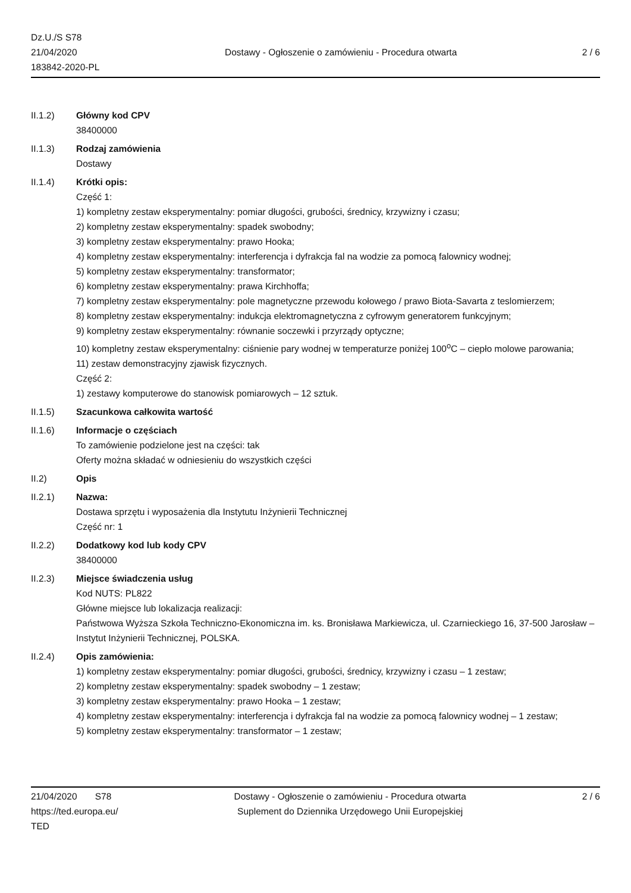Dz.U./S S78
21/04/2020
183842-2020-PL
Dostawy - Ogłoszenie o zamówieniu - Procedura otwarta
2 / 6
II.1.2) Główny kod CPV
38400000
II.1.3) Rodzaj zamówienia
Dostawy
II.1.4) Krótki opis:
Część 1:
1) kompletny zestaw eksperymentalny: pomiar długości, grubości, średnicy, krzywizny i czasu;
2) kompletny zestaw eksperymentalny: spadek swobodny;
3) kompletny zestaw eksperymentalny: prawo Hooka;
4) kompletny zestaw eksperymentalny: interferencja i dyfrakcja fal na wodzie za pomocą falownicy wodnej;
5) kompletny zestaw eksperymentalny: transformator;
6) kompletny zestaw eksperymentalny: prawa Kirchhoffa;
7) kompletny zestaw eksperymentalny: pole magnetyczne przewodu kołowego / prawo Biota-Savarta z teslomierzem;
8) kompletny zestaw eksperymentalny: indukcja elektromagnetyczna z cyfrowym generatorem funkcyjnym;
9) kompletny zestaw eksperymentalny: równanie soczewki i przyrządy optyczne;
10) kompletny zestaw eksperymentalny: ciśnienie pary wodnej w temperaturze poniżej 100<sup>o</sup>C – ciepło molowe parowania;
11) zestaw demonstracyjny zjawisk fizycznych.
Część 2:
1) zestawy komputerowe do stanowisk pomiarowych – 12 sztuk.
II.1.5) Szacunkowa całkowita wartość
II.1.6) Informacje o częściach
To zamówienie podzielone jest na części: tak
Oferty można składać w odniesieniu do wszystkich części
II.2) Opis
II.2.1) Nazwa:
Dostawa sprzętu i wyposażenia dla Instytutu Inżynierii Technicznej
Część nr: 1
II.2.2) Dodatkowy kod lub kody CPV
38400000
II.2.3) Miejsce świadczenia usług
Kod NUTS: PL822
Główne miejsce lub lokalizacja realizacji:
Państwowa Wyższa Szkoła Techniczno-Ekonomiczna im. ks. Bronisława Markiewicza, ul. Czarnieckiego 16, 37-500 Jarosław – Instytut Inżynierii Technicznej, POLSKA.
II.2.4) Opis zamówienia:
1) kompletny zestaw eksperymentalny: pomiar długości, grubości, średnicy, krzywizny i czasu – 1 zestaw;
2) kompletny zestaw eksperymentalny: spadek swobodny – 1 zestaw;
3) kompletny zestaw eksperymentalny: prawo Hooka – 1 zestaw;
4) kompletny zestaw eksperymentalny: interferencja i dyfrakcja fal na wodzie za pomocą falownicy wodnej – 1 zestaw;
5) kompletny zestaw eksperymentalny: transformator – 1 zestaw;
21/04/2020 S78
https://ted.europa.eu/
TED
Dostawy - Ogłoszenie o zamówieniu - Procedura otwarta
Suplement do Dziennika Urzędowego Unii Europejskiej
2 / 6